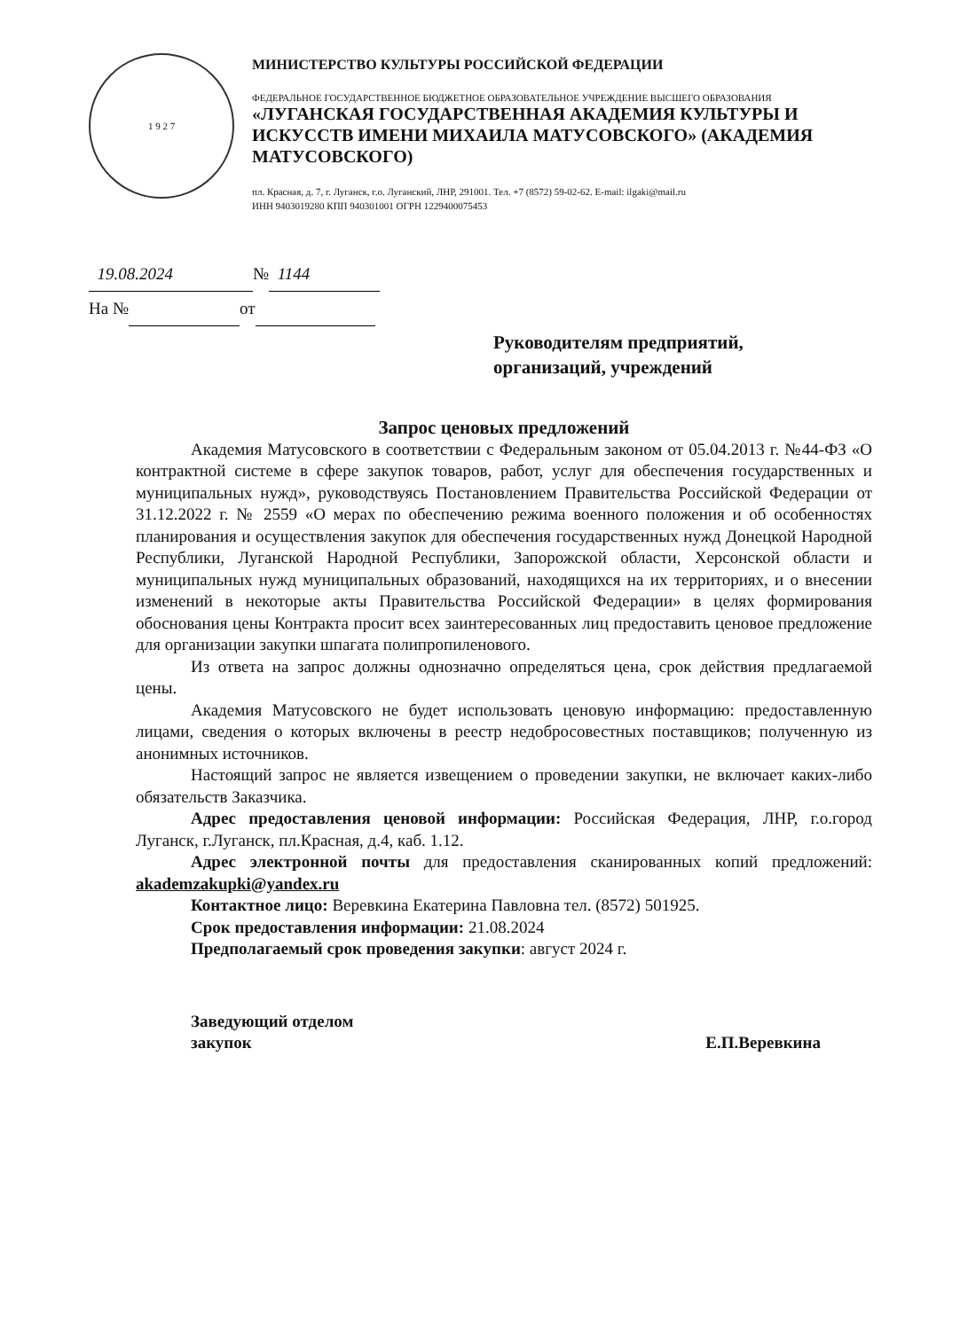1 9 2 7
МИНИСТЕРСТВО КУЛЬТУРЫ РОССИЙСКОЙ ФЕДЕРАЦИИ
ФЕДЕРАЛЬНОЕ ГОСУДАРСТВЕННОЕ БЮДЖЕТНОЕ ОБРАЗОВАТЕЛЬНОЕ УЧРЕЖДЕНИЕ ВЫСШЕГО ОБРАЗОВАНИЯ
«ЛУГАНСКАЯ ГОСУДАРСТВЕННАЯ АКАДЕМИЯ КУЛЬТУРЫ И ИСКУССТВ ИМЕНИ МИХАИЛА МАТУСОВСКОГО» (АКАДЕМИЯ МАТУСОВСКОГО)
пл. Красная, д. 7, г. Луганск, г.о. Луганский, ЛНР, 291001. Тел. +7 (8572) 59-02-62. E-mail: ilgaki@mail.ru
ИНН 9403019280 КПП 940301001 ОГРН 1229400075453
19.08.2024 № 1144
На № от
Руководителям предприятий,
организаций, учреждений
Запрос ценовых предложений
Академия Матусовского в соответствии с Федеральным законом от 05.04.2013 г. №44-ФЗ «О контрактной системе в сфере закупок товаров, работ, услуг для обеспечения государственных и муниципальных нужд», руководствуясь Постановлением Правительства Российской Федерации от 31.12.2022 г. № 2559 «О мерах по обеспечению режима военного положения и об особенностях планирования и осуществления закупок для обеспечения государственных нужд Донецкой Народной Республики, Луганской Народной Республики, Запорожской области, Херсонской области и муниципальных нужд муниципальных образований, находящихся на их территориях, и о внесении изменений в некоторые акты Правительства Российской Федерации» в целях формирования обоснования цены Контракта просит всех заинтересованных лиц предоставить ценовое предложение для организации закупки шпагата полипропиленового.
Из ответа на запрос должны однозначно определяться цена, срок действия предлагаемой цены.
Академия Матусовского не будет использовать ценовую информацию: предоставленную лицами, сведения о которых включены в реестр недобросовестных поставщиков; полученную из анонимных источников.
Настоящий запрос не является извещением о проведении закупки, не включает каких-либо обязательств Заказчика.
Адрес предоставления ценовой информации: Российская Федерация, ЛНР, г.о.город Луганск, г.Луганск, пл.Красная, д.4, каб. 1.12.
Адрес электронной почты для предоставления сканированных копий предложений: akademzakupki@yandex.ru
Контактное лицо: Веревкина Екатерина Павловна тел. (8572) 501925.
Срок предоставления информации: 21.08.2024
Предполагаемый срок проведения закупки: август 2024 г.
Заведующий отделом
закупок
Е.П.Веревкина